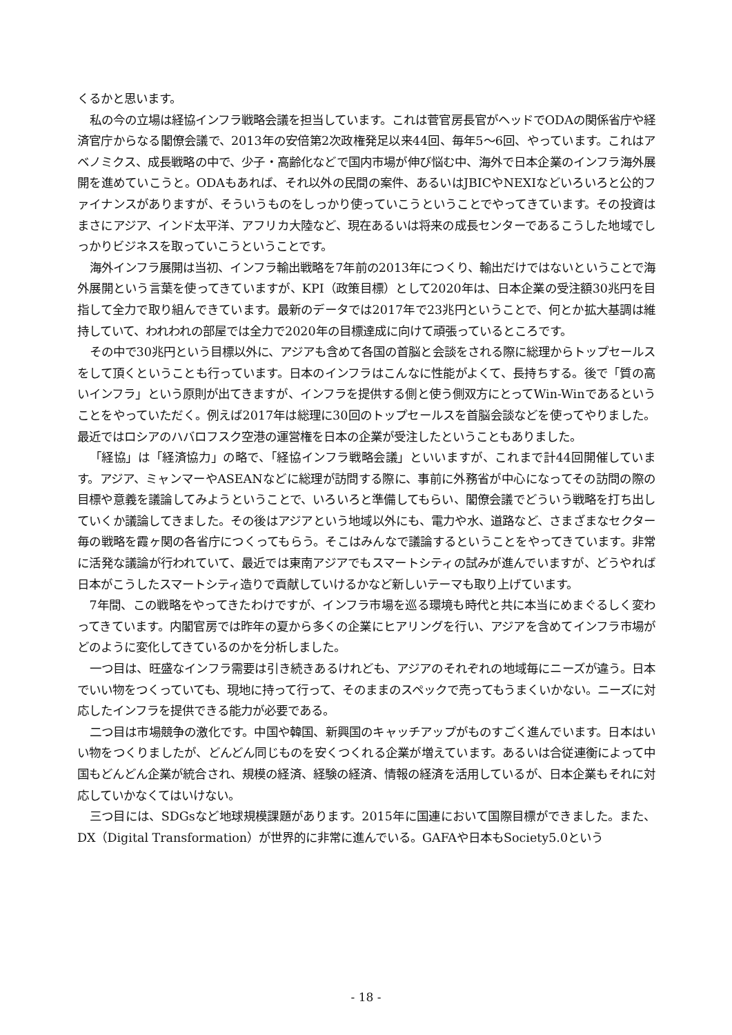くるかと思います。
私の今の立場は経協インフラ戦略会議を担当しています。これは菅官房長官がヘッドでODAの関係省庁や経済官庁からなる閣僚会議で、2013年の安倍第2次政権発足以来44回、毎年5〜6回、やっています。これはアベノミクス、成長戦略の中で、少子・高齢化などで国内市場が伸び悩む中、海外で日本企業のインフラ海外展開を進めていこうと。ODAもあれば、それ以外の民間の案件、あるいはJBICやNEXIなどいろいろと公的ファイナンスがありますが、そういうものをしっかり使っていこうということでやってきています。その投資はまさにアジア、インド太平洋、アフリカ大陸など、現在あるいは将来の成長センターであるこうした地域でしっかりビジネスを取っていこうということです。
海外インフラ展開は当初、インフラ輸出戦略を7年前の2013年につくり、輸出だけではないということで海外展開という言葉を使ってきていますが、KPI（政策目標）として2020年は、日本企業の受注額30兆円を目指して全力で取り組んできています。最新のデータでは2017年で23兆円ということで、何とか拡大基調は維持していて、われわれの部屋では全力で2020年の目標達成に向けて頑張っているところです。
その中で30兆円という目標以外に、アジアも含めて各国の首脳と会談をされる際に総理からトップセールスをして頂くということも行っています。日本のインフラはこんなに性能がよくて、長持ちする。後で「質の高いインフラ」という原則が出てきますが、インフラを提供する側と使う側双方にとってWin-Winであるということをやっていただく。例えば2017年は総理に30回のトップセールスを首脳会談などを使ってやりました。最近ではロシアのハバロフスク空港の運営権を日本の企業が受注したということもありました。
「経協」は「経済協力」の略で、「経協インフラ戦略会議」といいますが、これまで計44回開催しています。アジア、ミャンマーやASEANなどに総理が訪問する際に、事前に外務省が中心になってその訪問の際の目標や意義を議論してみようということで、いろいろと準備してもらい、閣僚会議でどういう戦略を打ち出していくか議論してきました。その後はアジアという地域以外にも、電力や水、道路など、さまざまなセクター毎の戦略を霞ヶ関の各省庁につくってもらう。そこはみんなで議論するということをやってきています。非常に活発な議論が行われていて、最近では東南アジアでもスマートシティの試みが進んでいますが、どうやれば日本がこうしたスマートシティ造りで貢献していけるかなど新しいテーマも取り上げています。
7年間、この戦略をやってきたわけですが、インフラ市場を巡る環境も時代と共に本当にめまぐるしく変わってきています。内閣官房では昨年の夏から多くの企業にヒアリングを行い、アジアを含めてインフラ市場がどのように変化してきているのかを分析しました。
一つ目は、旺盛なインフラ需要は引き続きあるけれども、アジアのそれぞれの地域毎にニーズが違う。日本でいい物をつくっていても、現地に持って行って、そのままのスペックで売ってもうまくいかない。ニーズに対応したインフラを提供できる能力が必要である。
二つ目は市場競争の激化です。中国や韓国、新興国のキャッチアップがものすごく進んでいます。日本はいい物をつくりましたが、どんどん同じものを安くつくれる企業が増えています。あるいは合従連衡によって中国もどんどん企業が統合され、規模の経済、経験の経済、情報の経済を活用しているが、日本企業もそれに対応していかなくてはいけない。
三つ目には、SDGsなど地球規模課題があります。2015年に国連において国際目標ができました。また、DX（Digital Transformation）が世界的に非常に進んでいる。GAFAや日本もSociety5.0という
- 18 -